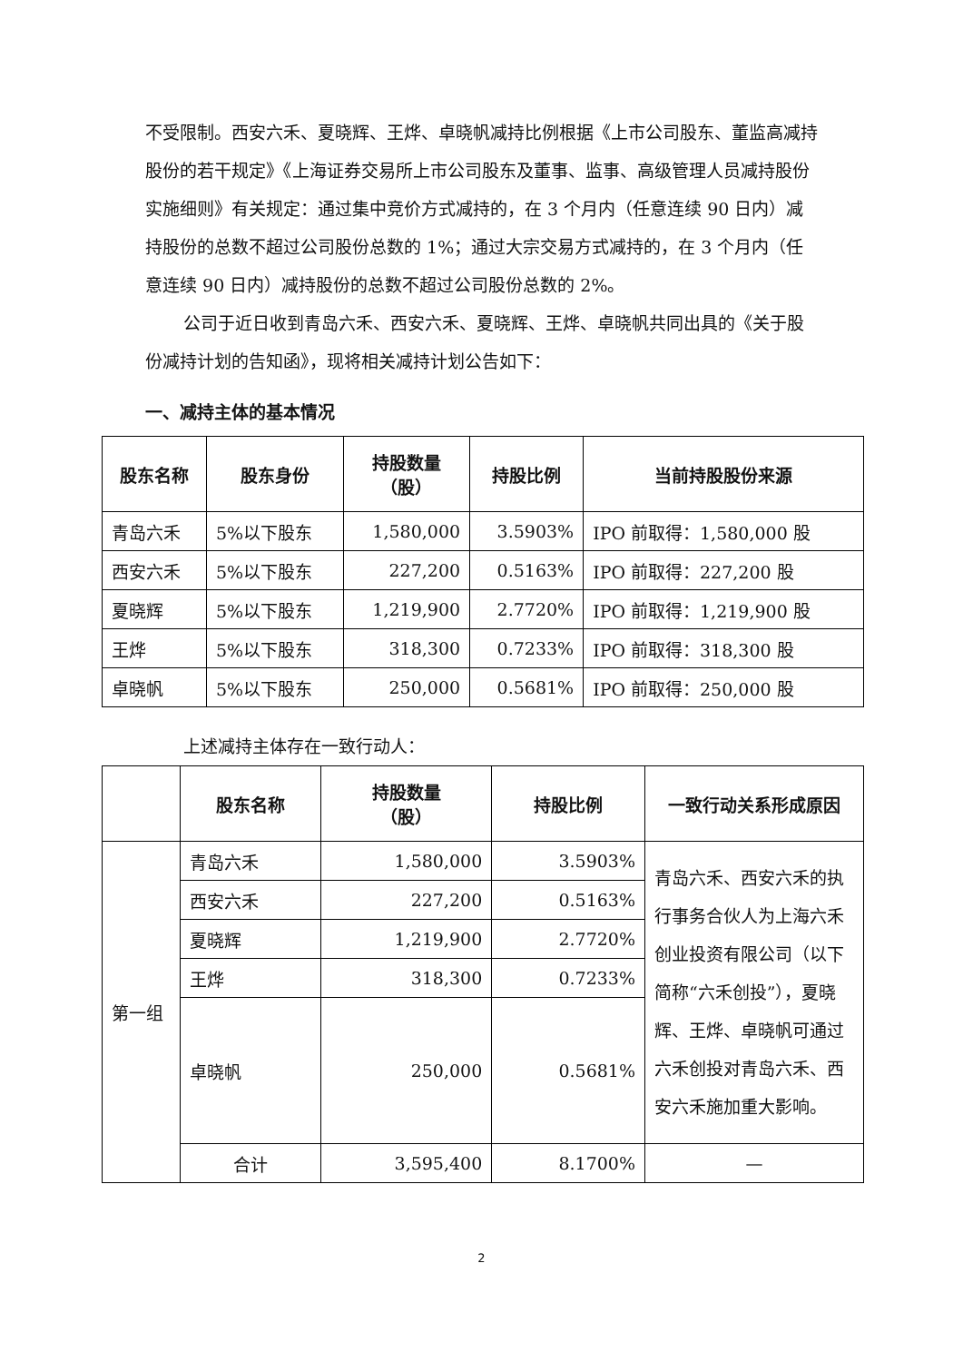不受限制。西安六禾、夏晓辉、王烨、卓晓帆减持比例根据《上市公司股东、董监高减持股份的若干规定》《上海证券交易所上市公司股东及董事、监事、高级管理人员减持股份实施细则》有关规定：通过集中竞价方式减持的，在 3 个月内（任意连续 90 日内）减持股份的总数不超过公司股份总数的 1%；通过大宗交易方式减持的，在 3 个月内（任意连续 90 日内）减持股份的总数不超过公司股份总数的 2%。
公司于近日收到青岛六禾、西安六禾、夏晓辉、王烨、卓晓帆共同出具的《关于股份减持计划的告知函》，现将相关减持计划公告如下：
一、减持主体的基本情况
| 股东名称 | 股东身份 | 持股数量 （股） | 持股比例 | 当前持股股份来源 |
| --- | --- | --- | --- | --- |
| 青岛六禾 | 5%以下股东 | 1,580,000 | 3.5903% | IPO 前取得：1,580,000 股 |
| 西安六禾 | 5%以下股东 | 227,200 | 0.5163% | IPO 前取得：227,200 股 |
| 夏晓辉 | 5%以下股东 | 1,219,900 | 2.7720% | IPO 前取得：1,219,900 股 |
| 王烨 | 5%以下股东 | 318,300 | 0.7233% | IPO 前取得：318,300 股 |
| 卓晓帆 | 5%以下股东 | 250,000 | 0.5681% | IPO 前取得：250,000 股 |
上述减持主体存在一致行动人：
| | 股东名称 | 持股数量 （股） | 持股比例 | 一致行动关系形成原因 |
| --- | --- | --- | --- | --- |
| 第一组 | 青岛六禾 | 1,580,000 | 3.5903% | 青岛六禾、西安六禾的执行事务合伙人为上海六禾创业投资有限公司（以下简称“六禾创投”），夏晓辉、王烨、卓晓帆可通过六禾创投对青岛六禾、西安六禾施加重大影响。 |
| | 西安六禾 | 227,200 | 0.5163% | |
| | 夏晓辉 | 1,219,900 | 2.7720% | |
| | 王烨 | 318,300 | 0.7233% | |
| | 卓晓帆 | 250,000 | 0.5681% | |
| | 合计 | 3,595,400 | 8.1700% | — |
2